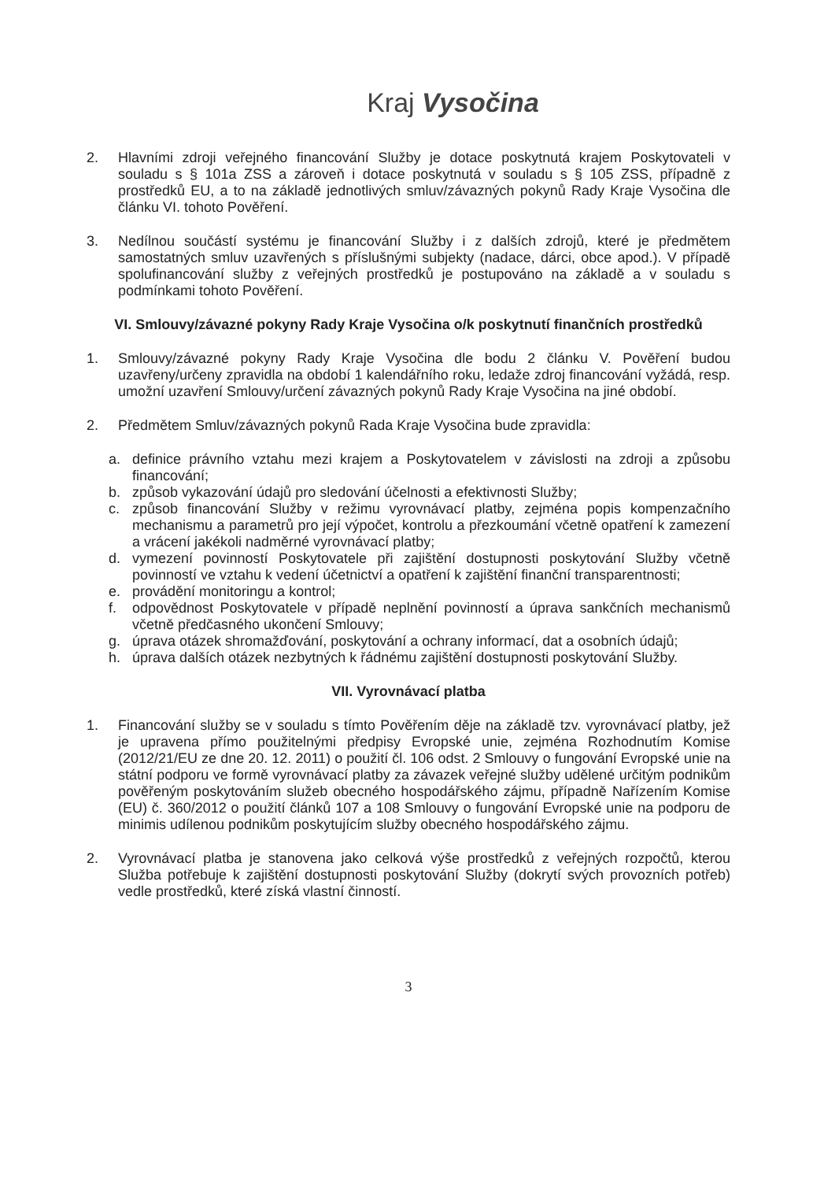Kraj Vysočina
2. Hlavními zdroji veřejného financování Služby je dotace poskytnutá krajem Poskytovateli v souladu s § 101a ZSS a zároveň i dotace poskytnutá v souladu s § 105 ZSS, případně z prostředků EU, a to na základě jednotlivých smluv/závazných pokynů Rady Kraje Vysočina dle článku VI. tohoto Pověření.
3. Nedílnou součástí systému je financování Služby i z dalších zdrojů, které je předmětem samostatných smluv uzavřených s příslušnými subjekty (nadace, dárci, obce apod.). V případě spolufinancování služby z veřejných prostředků je postupováno na základě a v souladu s podmínkami tohoto Pověření.
VI. Smlouvy/závazné pokyny Rady Kraje Vysočina o/k poskytnutí finančních prostředků
1. Smlouvy/závazné pokyny Rady Kraje Vysočina dle bodu 2 článku V. Pověření budou uzavřeny/určeny zpravidla na období 1 kalendářního roku, ledaže zdroj financování vyžádá, resp. umožní uzavření Smlouvy/určení závazných pokynů Rady Kraje Vysočina na jiné období.
2. Předmětem Smluv/závazných pokynů Rada Kraje Vysočina bude zpravidla:
a. definice právního vztahu mezi krajem a Poskytovatelem v závislosti na zdroji a způsobu financování;
b. způsob vykazování údajů pro sledování účelnosti a efektivnosti Služby;
c. způsob financování Služby v režimu vyrovnávací platby, zejména popis kompenzačního mechanismu a parametrů pro její výpočet, kontrolu a přezkoumání včetně opatření k zamezení a vrácení jakékoli nadměrné vyrovnávací platby;
d. vymezení povinností Poskytovatele při zajištění dostupnosti poskytování Služby včetně povinností ve vztahu k vedení účetnictví a opatření k zajištění finanční transparentnosti;
e. provádění monitoringu a kontrol;
f. odpovědnost Poskytovatele v případě neplnění povinností a úprava sankčních mechanismů včetně předčasného ukončení Smlouvy;
g. úprava otázek shromažďování, poskytování a ochrany informací, dat a osobních údajů;
h. úprava dalších otázek nezbytných k řádnému zajištění dostupnosti poskytování Služby.
VII. Vyrovnávací platba
1. Financování služby se v souladu s tímto Pověřením děje na základě tzv. vyrovnávací platby, jež je upravena přímo použitelnými předpisy Evropské unie, zejména Rozhodnutím Komise (2012/21/EU ze dne 20. 12. 2011) o použití čl. 106 odst. 2 Smlouvy o fungování Evropské unie na státní podporu ve formě vyrovnávací platby za závazek veřejné služby udělené určitým podnikům pověřeným poskytováním služeb obecného hospodářského zájmu, případně Nařízením Komise (EU) č. 360/2012 o použití článků 107 a 108 Smlouvy o fungování Evropské unie na podporu de minimis udílenou podnikům poskytujícím služby obecného hospodářského zájmu.
2. Vyrovnávací platba je stanovena jako celková výše prostředků z veřejných rozpočtů, kterou Služba potřebuje k zajištění dostupnosti poskytování Služby (dokrytí svých provozních potřeb) vedle prostředků, které získá vlastní činností.
3